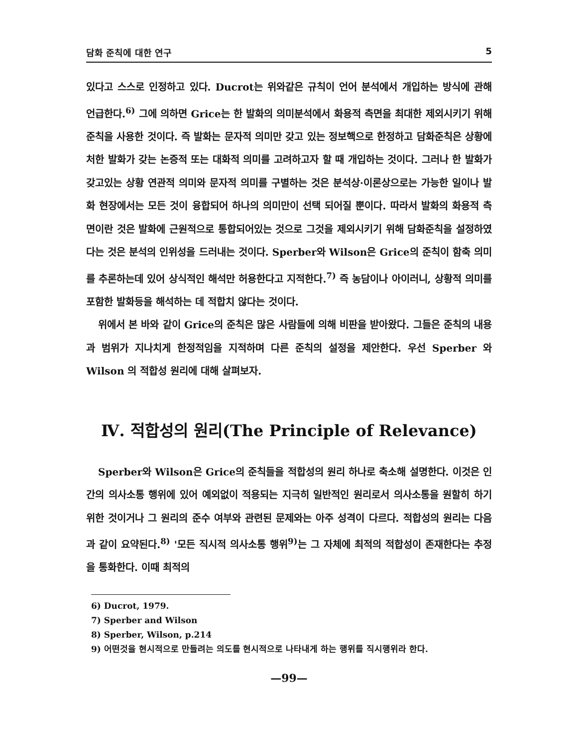담화 준칙에 대한 연구 5
있다고 스스로 인정하고 있다. Ducrot는 위와같은 규칙이 언어 분석에서 개입하는 방식에 관해 언급한다.<sup>6)</sup> 그에 의하면 Grice는 한 발화의 의미분석에서 화용적 측면을 최대한 제외시키기 위해 준칙을 사용한 것이다. 즉 발화는 문자적 의미만 갖고 있는 정보핵으로 한정하고 담화준칙은 상황에 처한 발화가 갖는 논증적 또는 대화적 의미를 고려하고자 할 때 개입하는 것이다. 그러나 한 발화가 갖고있는 상황 연관적 의미와 문자적 의미를 구별하는 것은 분석상·이론상으로는 가능한 일이나 발화 현장에서는 모든 것이 융합되어 하나의 의미만이 선택 되어질 뿐이다. 따라서 발화의 화용적 측면이란 것은 발화에 근원적으로 통합되어있는 것으로 그것을 제외시키기 위해 담화준칙을 설정하였다는 것은 분석의 인위성을 드러내는 것이다. Sperber와 Wilson은 Grice의 준칙이 함축 의미를 추론하는데 있어 상식적인 해석만 허용한다고 지적한다.<sup>7)</sup> 즉 농담이나 아이러니, 상황적 의미를 포함한 발화등을 해석하는 데 적합치 않다는 것이다.
위에서 본 바와 같이 Grice의 준칙은 많은 사람들에 의해 비판을 받아왔다. 그들은 준칙의 내용과 범위가 지나치게 한정적임을 지적하며 다른 준칙의 설정을 제안한다. 우선 Sperber 와 Wilson 의 적합성 원리에 대해 살펴보자.
Ⅳ. 적합성의 원리(The Principle of Relevance)
Sperber와 Wilson은 Grice의 준칙들을 적합성의 원리 하나로 축소해 설명한다. 이것은 인간의 의사소통 행위에 있어 예외없이 적용되는 지극히 일반적인 원리로서 의사소통을 원할히 하기 위한 것이거나 그 원리의 준수 여부와 관련된 문제와는 아주 성격이 다르다. 적합성의 원리는 다음과 같이 요약된다.<sup>8)</sup> '모든 직시적 의사소통 행위<sup>9)</sup>는 그 자체에 최적의 적합성이 존재한다는 추정을 통화한다. 이때 최적의
6) Ducrot, 1979.
7) Sperber and Wilson
8) Sperber, Wilson, p.214
9) 어떤것을 현시적으로 만들려는 의도를 현시적으로 나타내게 하는 행위를 직시행위라 한다.
—99—